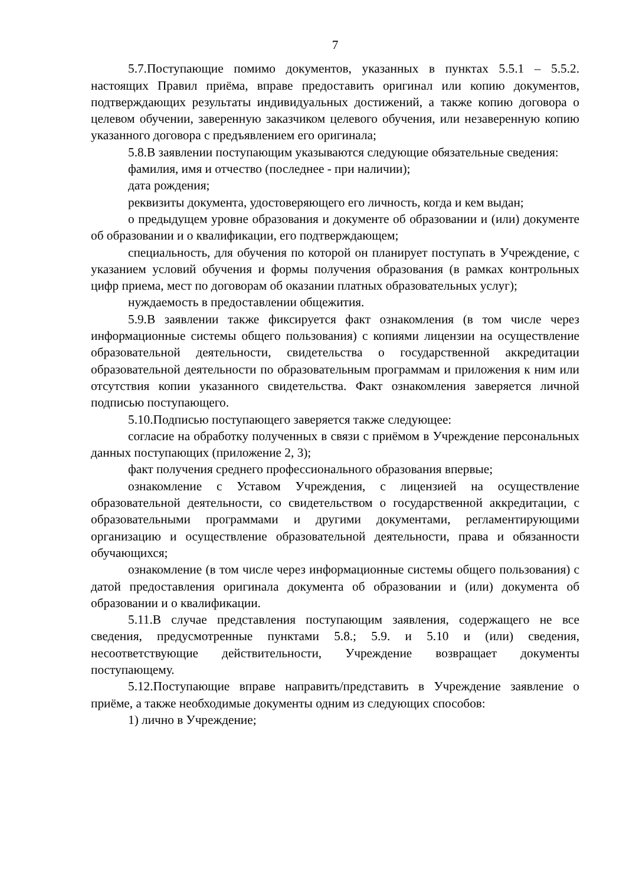7
5.7.Поступающие помимо документов, указанных в пунктах 5.5.1 – 5.5.2. настоящих Правил приёма, вправе предоставить оригинал или копию документов, подтверждающих результаты индивидуальных достижений, а также копию договора о целевом обучении, заверенную заказчиком целевого обучения, или незаверенную копию указанного договора с предъявлением его оригинала;
5.8.В заявлении поступающим указываются следующие обязательные сведения:
фамилия, имя и отчество (последнее - при наличии);
дата рождения;
реквизиты документа, удостоверяющего его личность, когда и кем выдан;
о предыдущем уровне образования и документе об образовании и (или) документе об образовании и о квалификации, его подтверждающем;
специальность, для обучения по которой он планирует поступать в Учреждение, с указанием условий обучения и формы получения образования (в рамках контрольных цифр приема, мест по договорам об оказании платных образовательных услуг);
нуждаемость в предоставлении общежития.
5.9.В заявлении также фиксируется факт ознакомления (в том числе через информационные системы общего пользования) с копиями лицензии на осуществление образовательной деятельности, свидетельства о государственной аккредитации образовательной деятельности по образовательным программам и приложения к ним или отсутствия копии указанного свидетельства. Факт ознакомления заверяется личной подписью поступающего.
5.10.Подписью поступающего заверяется также следующее:
согласие на обработку полученных в связи с приёмом в Учреждение персональных данных поступающих (приложение 2, 3);
факт получения среднего профессионального образования впервые;
ознакомление с Уставом Учреждения, с лицензией на осуществление образовательной деятельности, со свидетельством о государственной аккредитации, с образовательными программами и другими документами, регламентирующими организацию и осуществление образовательной деятельности, права и обязанности обучающихся;
ознакомление (в том числе через информационные системы общего пользования) с датой предоставления оригинала документа об образовании и (или) документа об образовании и о квалификации.
5.11.В случае представления поступающим заявления, содержащего не все сведения, предусмотренные пунктами 5.8.; 5.9. и 5.10 и (или) сведения, несоответствующие действительности, Учреждение возвращает документы поступающему.
5.12.Поступающие вправе направить/представить в Учреждение заявление о приёме, а также необходимые документы одним из следующих способов:
1) лично в Учреждение;